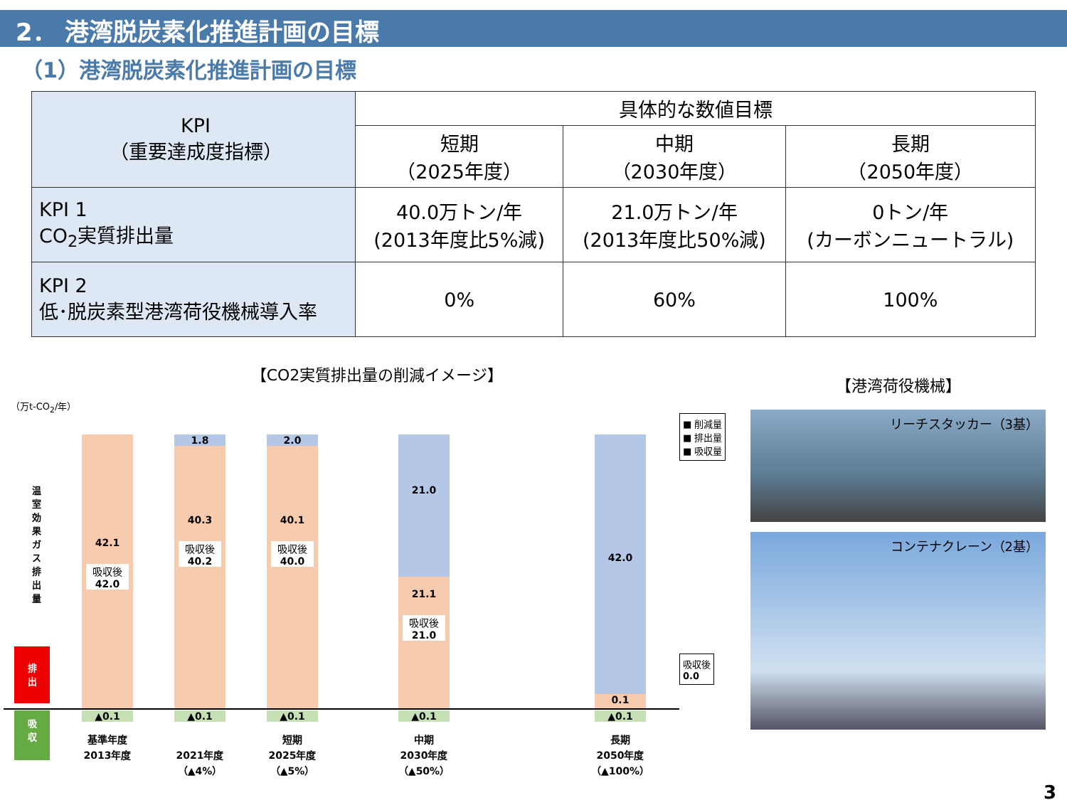2． 港湾脱炭素化推進計画の目標
（1）港湾脱炭素化推進計画の目標
| KPI （重要達成度指標） | 具体的な数値目標 | | |
| | 短期 （2025年度） | 中期 （2030年度） | 長期 （2050年度） |
| KPI 1 CO<sub>2</sub>実質排出量 | 40.0万トン/年 (2013年度比5%減) | 21.0万トン/年 (2013年度比50%減) | 0トン/年 (カーボンニュートラル) |
| KPI 2 低･脱炭素型港湾荷役機械導入率 | 0% | 60% | 100% |
【CO2実質排出量の削減イメージ】
（万t-CO<sub>2</sub>/年）
温室効果ガス排出量
排
出
吸
収
42.1
吸収後
42.0
1.8
40.3
吸収後
40.2
2.0
40.1
吸収後
40.0
21.0
21.1
吸収後
21.0
42.0
0.1
吸収後
0.0
■ 削減量
■ 排出量
■ 吸収量
▲0.1 ▲0.1 ▲0.1 ▲0.1 ▲0.1
基準年度
2013年度
2021年度
（▲4%） 短期
2025年度
（▲5%） 中期
2030年度
（▲50%） 長期
2050年度
（▲100%）
【港湾荷役機械】
リーチスタッカー（3基）
コンテナクレーン（2基）
3